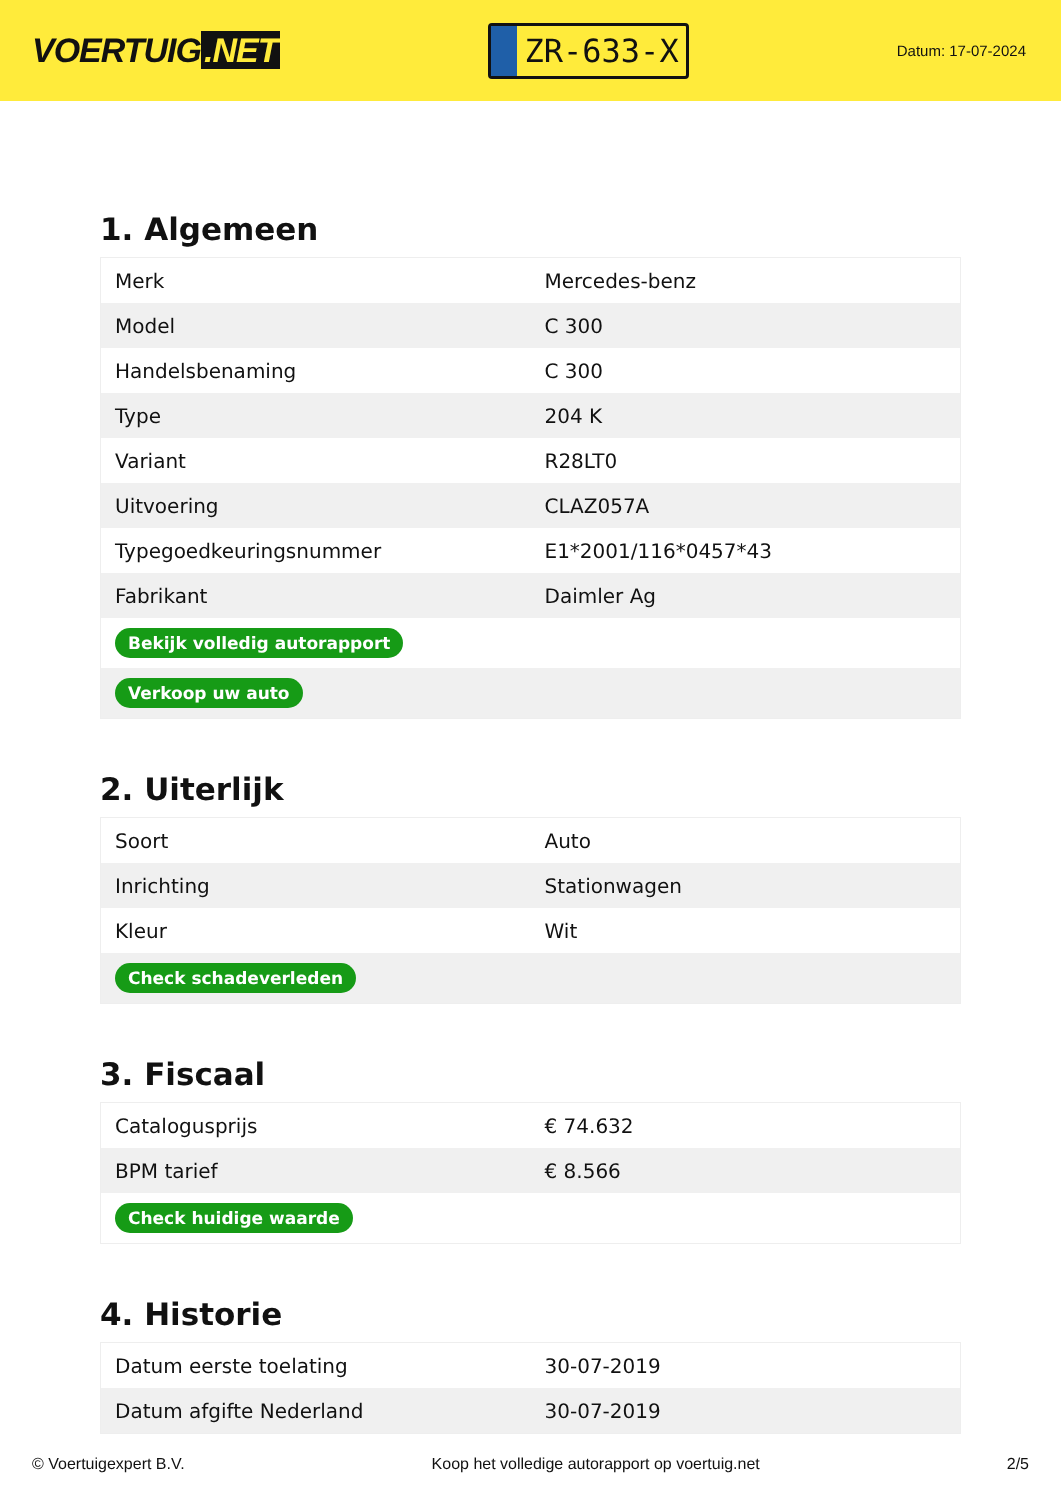VOERTUIG.NET
ZR-633-X
Datum: 17-07-2024
1. Algemeen
| Merk | Mercedes-benz |
| Model | C 300 |
| Handelsbenaming | C 300 |
| Type | 204 K |
| Variant | R28LT0 |
| Uitvoering | CLAZ057A |
| Typegoedkeuringsnummer | E1*2001/116*0457*43 |
| Fabrikant | Daimler Ag |
| Bekijk volledig autorapport | |
| Verkoop uw auto | |
2. Uiterlijk
| Soort | Auto |
| Inrichting | Stationwagen |
| Kleur | Wit |
| Check schadeverleden | |
3. Fiscaal
| Catalogusprijs | € 74.632 |
| BPM tarief | € 8.566 |
| Check huidige waarde | |
4. Historie
| Datum eerste toelating | 30-07-2019 |
| Datum afgifte Nederland | 30-07-2019 |
© Voertuigexpert B.V. Koop het volledige autorapport op voertuig.net 2/5